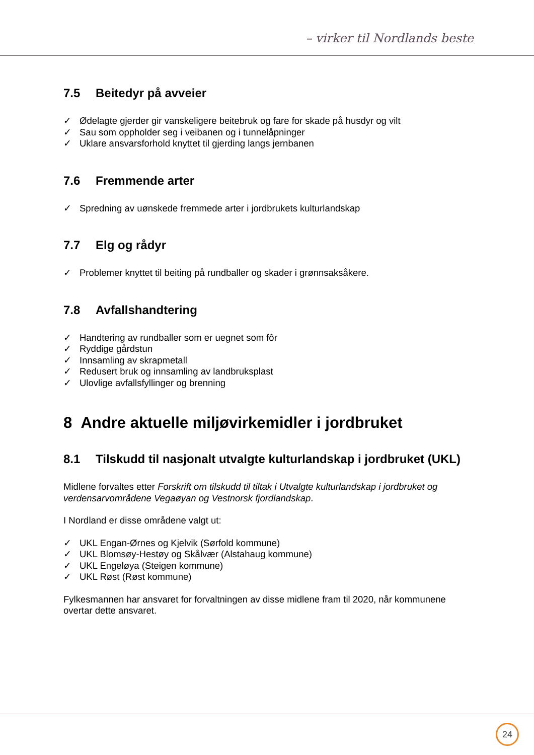– virker til Nordlands beste
7.5 Beitedyr på avveier
✓ Ødelagte gjerder gir vanskeligere beitebruk og fare for skade på husdyr og vilt
✓ Sau som oppholder seg i veibanen og i tunnelåpninger
✓ Uklare ansvarsforhold knyttet til gjerding langs jernbanen
7.6 Fremmende arter
✓ Spredning av uønskede fremmede arter i jordbrukets kulturlandskap
7.7 Elg og rådyr
✓ Problemer knyttet til beiting på rundballer og skader i grønnsaksåkere.
7.8 Avfallshandtering
✓ Handtering av rundballer som er uegnet som fôr
✓ Ryddige gårdstun
✓ Innsamling av skrapmetall
✓ Redusert bruk og innsamling av landbruksplast
✓ Ulovlige avfallsfyllinger og brenning
8 Andre aktuelle miljøvirkemidler i jordbruket
8.1 Tilskudd til nasjonalt utvalgte kulturlandskap i jordbruket (UKL)
Midlene forvaltes etter Forskrift om tilskudd til tiltak i Utvalgte kulturlandskap i jordbruket og verdensarvområdene Vegaøyan og Vestnorsk fjordlandskap.
I Nordland er disse områdene valgt ut:
✓ UKL Engan-Ørnes og Kjelvik (Sørfold kommune)
✓ UKL Blomsøy-Hestøy og Skålvær (Alstahaug kommune)
✓ UKL Engeløya (Steigen kommune)
✓ UKL Røst (Røst kommune)
Fylkesmannen har ansvaret for forvaltningen av disse midlene fram til 2020, når kommunene overtar dette ansvaret.
24